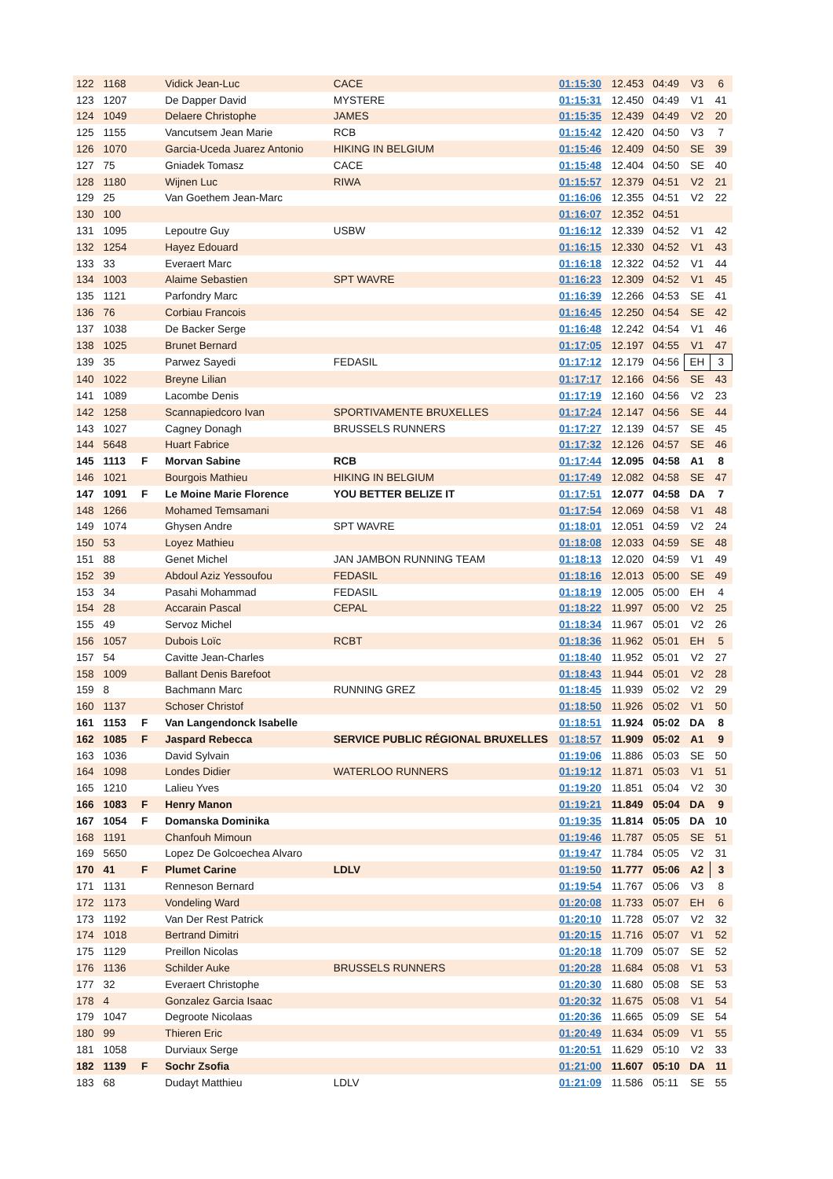| 122 | 1168 | | Vidick Jean-Luc | CACE | 01:15:30 | 12.453 | 04:49 | V3 | 6 |
| 123 | 1207 | | De Dapper David | MYSTERE | 01:15:31 | 12.450 | 04:49 | V1 | 41 |
| 124 | 1049 | | Delaere Christophe | JAMES | 01:15:35 | 12.439 | 04:49 | V2 | 20 |
| 125 | 1155 | | Vancutsem Jean Marie | RCB | 01:15:42 | 12.420 | 04:50 | V3 | 7 |
| 126 | 1070 | | Garcia-Uceda Juarez Antonio | HIKING IN BELGIUM | 01:15:46 | 12.409 | 04:50 | SE | 39 |
| 127 | 75 | | Gniadek Tomasz | CACE | 01:15:48 | 12.404 | 04:50 | SE | 40 |
| 128 | 1180 | | Wijnen Luc | RIWA | 01:15:57 | 12.379 | 04:51 | V2 | 21 |
| 129 | 25 | | Van Goethem Jean-Marc | | 01:16:06 | 12.355 | 04:51 | V2 | 22 |
| 130 | 100 | | | | 01:16:07 | 12.352 | 04:51 | | |
| 131 | 1095 | | Lepoutre Guy | USBW | 01:16:12 | 12.339 | 04:52 | V1 | 42 |
| 132 | 1254 | | Hayez Edouard | | 01:16:15 | 12.330 | 04:52 | V1 | 43 |
| 133 | 33 | | Everaert Marc | | 01:16:18 | 12.322 | 04:52 | V1 | 44 |
| 134 | 1003 | | Alaime Sebastien | SPT WAVRE | 01:16:23 | 12.309 | 04:52 | V1 | 45 |
| 135 | 1121 | | Parfondry Marc | | 01:16:39 | 12.266 | 04:53 | SE | 41 |
| 136 | 76 | | Corbiau Francois | | 01:16:45 | 12.250 | 04:54 | SE | 42 |
| 137 | 1038 | | De Backer Serge | | 01:16:48 | 12.242 | 04:54 | V1 | 46 |
| 138 | 1025 | | Brunet Bernard | | 01:17:05 | 12.197 | 04:55 | V1 | 47 |
| 139 | 35 | | Parwez Sayedi | FEDASIL | 01:17:12 | 12.179 | 04:56 | EH | 3 |
| 140 | 1022 | | Breyne Lilian | | 01:17:17 | 12.166 | 04:56 | SE | 43 |
| 141 | 1089 | | Lacombe Denis | | 01:17:19 | 12.160 | 04:56 | V2 | 23 |
| 142 | 1258 | | Scannapiedcoro Ivan | SPORTIVAMENTE BRUXELLES | 01:17:24 | 12.147 | 04:56 | SE | 44 |
| 143 | 1027 | | Cagney Donagh | BRUSSELS RUNNERS | 01:17:27 | 12.139 | 04:57 | SE | 45 |
| 144 | 5648 | | Huart Fabrice | | 01:17:32 | 12.126 | 04:57 | SE | 46 |
| 145 | 1113 | F | Morvan Sabine | RCB | 01:17:44 | 12.095 | 04:58 | A1 | 8 |
| 146 | 1021 | | Bourgois Mathieu | HIKING IN BELGIUM | 01:17:49 | 12.082 | 04:58 | SE | 47 |
| 147 | 1091 | F | Le Moine Marie Florence | YOU BETTER BELIZE IT | 01:17:51 | 12.077 | 04:58 | DA | 7 |
| 148 | 1266 | | Mohamed Temsamani | | 01:17:54 | 12.069 | 04:58 | V1 | 48 |
| 149 | 1074 | | Ghysen Andre | SPT WAVRE | 01:18:01 | 12.051 | 04:59 | V2 | 24 |
| 150 | 53 | | Loyez Mathieu | | 01:18:08 | 12.033 | 04:59 | SE | 48 |
| 151 | 88 | | Genet Michel | JAN JAMBON RUNNING TEAM | 01:18:13 | 12.020 | 04:59 | V1 | 49 |
| 152 | 39 | | Abdoul Aziz Yessoufou | FEDASIL | 01:18:16 | 12.013 | 05:00 | SE | 49 |
| 153 | 34 | | Pasahi Mohammad | FEDASIL | 01:18:19 | 12.005 | 05:00 | EH | 4 |
| 154 | 28 | | Accarain Pascal | CEPAL | 01:18:22 | 11.997 | 05:00 | V2 | 25 |
| 155 | 49 | | Servoz Michel | | 01:18:34 | 11.967 | 05:01 | V2 | 26 |
| 156 | 1057 | | Dubois Loïc | RCBT | 01:18:36 | 11.962 | 05:01 | EH | 5 |
| 157 | 54 | | Cavitte Jean-Charles | | 01:18:40 | 11.952 | 05:01 | V2 | 27 |
| 158 | 1009 | | Ballant Denis Barefoot | | 01:18:43 | 11.944 | 05:01 | V2 | 28 |
| 159 | 8 | | Bachmann Marc | RUNNING GREZ | 01:18:45 | 11.939 | 05:02 | V2 | 29 |
| 160 | 1137 | | Schoser Christof | | 01:18:50 | 11.926 | 05:02 | V1 | 50 |
| 161 | 1153 | F | Van Langendonck Isabelle | | 01:18:51 | 11.924 | 05:02 | DA | 8 |
| 162 | 1085 | F | Jaspard Rebecca | SERVICE PUBLIC RÉGIONAL BRUXELLES | 01:18:57 | 11.909 | 05:02 | A1 | 9 |
| 163 | 1036 | | David Sylvain | | 01:19:06 | 11.886 | 05:03 | SE | 50 |
| 164 | 1098 | | Londes Didier | WATERLOO RUNNERS | 01:19:12 | 11.871 | 05:03 | V1 | 51 |
| 165 | 1210 | | Lalieu Yves | | 01:19:20 | 11.851 | 05:04 | V2 | 30 |
| 166 | 1083 | F | Henry Manon | | 01:19:21 | 11.849 | 05:04 | DA | 9 |
| 167 | 1054 | F | Domanska Dominika | | 01:19:35 | 11.814 | 05:05 | DA | 10 |
| 168 | 1191 | | Chanfouh Mimoun | | 01:19:46 | 11.787 | 05:05 | SE | 51 |
| 169 | 5650 | | Lopez De Golcoechea Alvaro | | 01:19:47 | 11.784 | 05:05 | V2 | 31 |
| 170 | 41 | F | Plumet Carine | LDLV | 01:19:50 | 11.777 | 05:06 | A2 | 3 |
| 171 | 1131 | | Renneson Bernard | | 01:19:54 | 11.767 | 05:06 | V3 | 8 |
| 172 | 1173 | | Vondeling Ward | | 01:20:08 | 11.733 | 05:07 | EH | 6 |
| 173 | 1192 | | Van Der Rest Patrick | | 01:20:10 | 11.728 | 05:07 | V2 | 32 |
| 174 | 1018 | | Bertrand Dimitri | | 01:20:15 | 11.716 | 05:07 | V1 | 52 |
| 175 | 1129 | | Preillon Nicolas | | 01:20:18 | 11.709 | 05:07 | SE | 52 |
| 176 | 1136 | | Schilder Auke | BRUSSELS RUNNERS | 01:20:28 | 11.684 | 05:08 | V1 | 53 |
| 177 | 32 | | Everaert Christophe | | 01:20:30 | 11.680 | 05:08 | SE | 53 |
| 178 | 4 | | Gonzalez Garcia Isaac | | 01:20:32 | 11.675 | 05:08 | V1 | 54 |
| 179 | 1047 | | Degroote Nicolaas | | 01:20:36 | 11.665 | 05:09 | SE | 54 |
| 180 | 99 | | Thieren Eric | | 01:20:49 | 11.634 | 05:09 | V1 | 55 |
| 181 | 1058 | | Durviaux Serge | | 01:20:51 | 11.629 | 05:10 | V2 | 33 |
| 182 | 1139 | F | Sochr Zsofia | | 01:21:00 | 11.607 | 05:10 | DA | 11 |
| 183 | 68 | | Dudayt Matthieu | LDLV | 01:21:09 | 11.586 | 05:11 | SE | 55 |